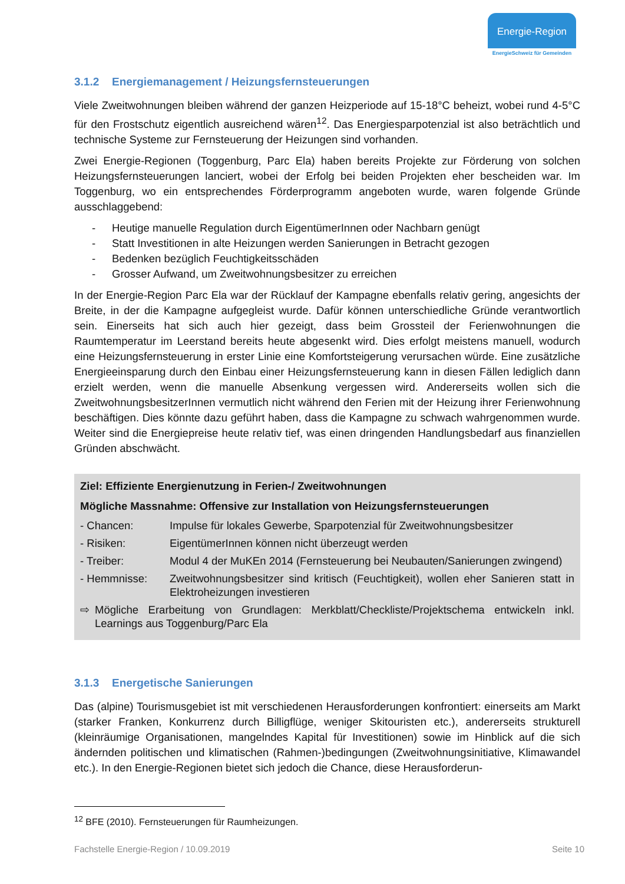Energie-Region
EnergieSchweiz für Gemeinden
3.1.2 Energiemanagement / Heizungsfernsteuerungen
Viele Zweitwohnungen bleiben während der ganzen Heizperiode auf 15-18°C beheizt, wobei rund 4-5°C für den Frostschutz eigentlich ausreichend wären<sup>12</sup>. Das Energiesparpotenzial ist also beträchtlich und technische Systeme zur Fernsteuerung der Heizungen sind vorhanden.
Zwei Energie-Regionen (Toggenburg, Parc Ela) haben bereits Projekte zur Förderung von solchen Heizungsfernsteuerungen lanciert, wobei der Erfolg bei beiden Projekten eher bescheiden war. Im Toggenburg, wo ein entsprechendes Förderprogramm angeboten wurde, waren folgende Gründe ausschlaggebend:
- Heutige manuelle Regulation durch EigentümerInnen oder Nachbarn genügt
- Statt Investitionen in alte Heizungen werden Sanierungen in Betracht gezogen
- Bedenken bezüglich Feuchtigkeitsschäden
- Grosser Aufwand, um Zweitwohnungsbesitzer zu erreichen
In der Energie-Region Parc Ela war der Rücklauf der Kampagne ebenfalls relativ gering, angesichts der Breite, in der die Kampagne aufgegleist wurde. Dafür können unterschiedliche Gründe verantwortlich sein. Einerseits hat sich auch hier gezeigt, dass beim Grossteil der Ferienwohnungen die Raumtemperatur im Leerstand bereits heute abgesenkt wird. Dies erfolgt meistens manuell, wodurch eine Heizungsfernsteuerung in erster Linie eine Komfortsteigerung verursachen würde. Eine zusätzliche Energieeinsparung durch den Einbau einer Heizungsfernsteuerung kann in diesen Fällen lediglich dann erzielt werden, wenn die manuelle Absenkung vergessen wird. Andererseits wollen sich die ZweitwohnungsbesitzerInnen vermutlich nicht während den Ferien mit der Heizung ihrer Ferienwohnung beschäftigen. Dies könnte dazu geführt haben, dass die Kampagne zu schwach wahrgenommen wurde. Weiter sind die Energiepreise heute relativ tief, was einen dringenden Handlungsbedarf aus finanziellen Gründen abschwächt.
Ziel: Effiziente Energienutzung in Ferien-/ Zweitwohnungen
Mögliche Massnahme: Offensive zur Installation von Heizungsfernsteuerungen
- Chancen: Impulse für lokales Gewerbe, Sparpotenzial für Zweitwohnungsbesitzer
- Risiken: EigentümerInnen können nicht überzeugt werden
- Treiber: Modul 4 der MuKEn 2014 (Fernsteuerung bei Neubauten/Sanierungen zwingend)
- Hemmnisse: Zweitwohnungsbesitzer sind kritisch (Feuchtigkeit), wollen eher Sanieren statt in Elektroheizungen investieren
⇨ Mögliche Erarbeitung von Grundlagen: Merkblatt/Checkliste/Projektschema entwickeln inkl. Learnings aus Toggenburg/Parc Ela
3.1.3 Energetische Sanierungen
Das (alpine) Tourismusgebiet ist mit verschiedenen Herausforderungen konfrontiert: einerseits am Markt (starker Franken, Konkurrenz durch Billigflüge, weniger Skitouristen etc.), andererseits strukturell (kleinräumige Organisationen, mangelndes Kapital für Investitionen) sowie im Hinblick auf die sich ändernden politischen und klimatischen (Rahmen-)bedingungen (Zweitwohnungsinitiative, Klimawandel etc.). In den Energie-Regionen bietet sich jedoch die Chance, diese Herausforderun-
<sup>12</sup> BFE (2010). Fernsteuerungen für Raumheizungen.
Fachstelle Energie-Region / 10.09.2019 Seite 10